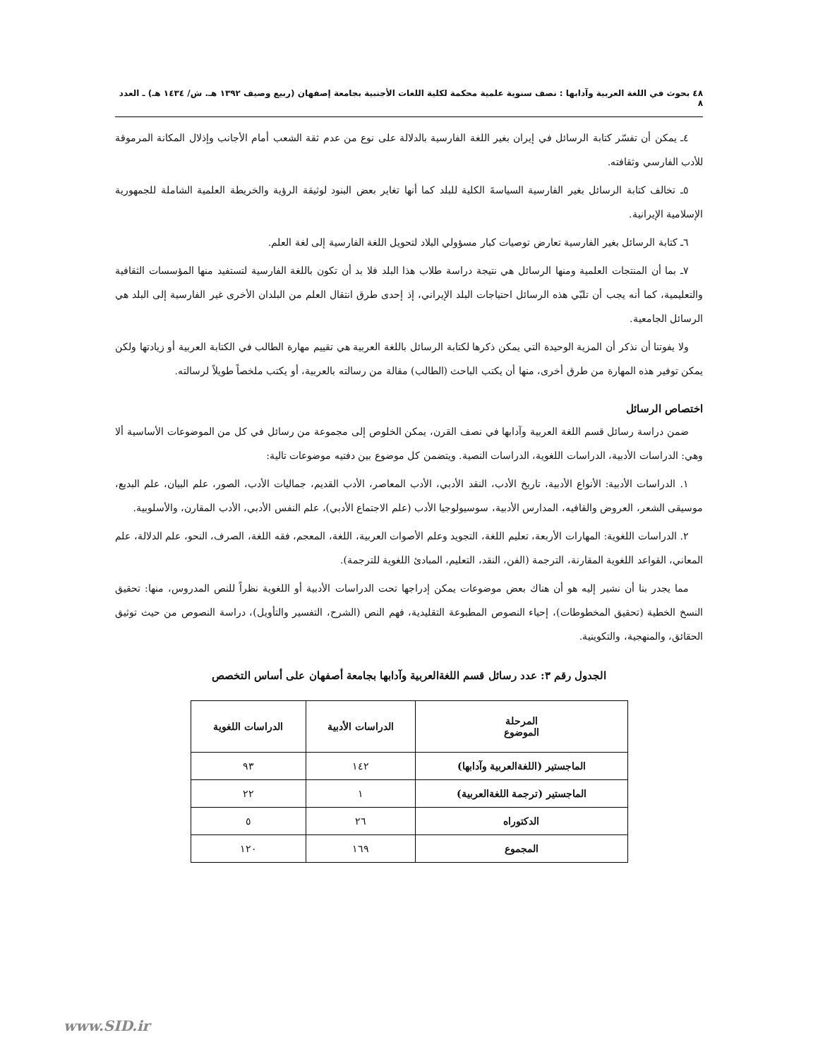٤٨ بحوث في اللغة العربية وآدابها : نصف سنوية علمية محكمة لكلية اللغات الأجنبية بجامعة إصفهان (ربيع وصيف ١٣٩٢ هـ. ش/ ١٤٣٤ هـ) ـ العدد ٨
٤ـ يمكن أن تفسّر كتابة الرسائل في إيران بغير اللغة الفارسية بالدلالة على نوع من عدم ثقة الشعب أمام الأجانب وإذلال المكانة المرموقة للأدب الفارسي وثقافته.
٥ـ تخالف كتابة الرسائل بغير الفارسية السياسةَ الكلية للبلد كما أنها تغاير بعض البنود لوثيقة الرؤية والخريطة العلمية الشاملة للجمهورية الإسلامية الإيرانية.
٦ـ كتابة الرسائل بغير الفارسية تعارض توصيات كبار مسؤولي البلاد لتحويل اللغة الفارسية إلى لغة العلم.
٧ـ بما أن المنتجات العلمية ومنها الرسائل هي نتيجة دراسة طلاب هذا البلد فلا بد أن تكون باللغة الفارسية لتستفيد منها المؤسسات الثقافية والتعليمية، كما أنه يجب أن تلبّي هذه الرسائل احتياجات البلد الإيراني، إذ إحدى طرق انتقال العلم من البلدان الأخرى غير الفارسية إلى البلد هي الرسائل الجامعية.
ولا يفوتنا أن نذكر أن المزية الوحيدة التي يمكن ذكرها لكتابة الرسائل باللغة العربية هي تقييم مهارة الطالب في الكتابة العربية أو زيادتها ولكن يمكن توفير هذه المهارة من طرق أخرى، منها أن يكتب الباحث (الطالب) مقالة من رسالته بالعربية، أو يكتب ملخصاً طويلاً لرسالته.
اختصاص الرسائل
ضمن دراسة رسائل قسم اللغة العربية وآدابها في نصف القرن، يمكن الخلوص إلى مجموعة من رسائل في كل من الموضوعات الأساسية ألا وهي: الدراسات الأدبية، الدراسات اللغوية، الدراسات النصية. ويتضمن كل موضوع بين دفتيه موضوعات تالية:
١. الدراسات الأدبية: الأنواع الأدبية، تاريخ الأدب، النقد الأدبي، الأدب المعاصر، الأدب القديم، جماليات الأدب، الصور، علم البيان، علم البديع، موسيقى الشعر، العروض والقافيه، المدارس الأدبية، سوسيولوجيا الأدب (علم الاجتماع الأدبي)، علم النفس الأدبي، الأدب المقارن، والأسلوبية.
٢. الدراسات اللغوية: المهارات الأربعة، تعليم اللغة، التجويد وعلم الأصوات العربية، اللغة، المعجم، فقه اللغة، الصرف، النحو، علم الدلالة، علم المعاني، القواعد اللغوية المقارنة، الترجمة (الفن، النقد، التعليم، المبادئ اللغوية للترجمة).
مما يجدر بنا أن نشير إليه هو أن هناك بعض موضوعات يمكن إدراجها تحت الدراسات الأدبية أو اللغوية نظراً للنص المدروس، منها: تحقيق النسخ الخطية (تحقيق المخطوطات)، إحياء النصوص المطبوعة التقليدية، فهم النص (الشرح، التفسير والتأويل)، دراسة النصوص من حيث توثيق الحقائق، والمنهجية، والتكوينية.
الجدول رقم ٣: عدد رسائل قسم اللغةالعربية وآدابها بجامعة أصفهان على أساس التخصص
| المرحلة الموضوع | الدراسات الأدبية | الدراسات اللغوية |
| --- | --- | --- |
| الماجستير (اللغةالعربية وآدابها) | ١٤٢ | ٩٣ |
| الماجستير (ترجمة اللغةالعربية) | ١ | ٢٢ |
| الدكتوراه | ٢٦ | ٥ |
| المجموع | ١٦٩ | ١٢٠ |
www.SID.ir